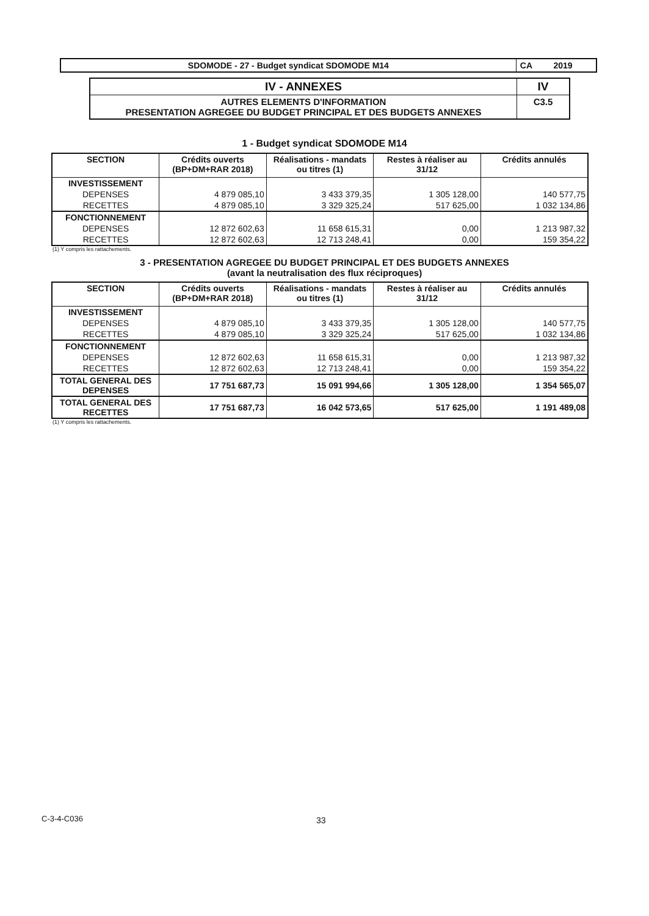| SDOMODE - 27 - Budget syndicat SDOMODE M14 | CA 2019 |
| IV - ANNEXES | IV |
| AUTRES ELEMENTS D'INFORMATION PRESENTATION AGREGEE DU BUDGET PRINCIPAL ET DES BUDGETS ANNEXES | C3.5 |
1 - Budget syndicat SDOMODE M14
| SECTION | Crédits ouverts (BP+DM+RAR 2018) | Réalisations - mandats ou titres (1) | Restes à réaliser au 31/12 | Crédits annulés |
| --- | --- | --- | --- | --- |
| INVESTISSEMENT | | | | |
| DEPENSES | 4 879 085,10 | 3 433 379,35 | 1 305 128,00 | 140 577,75 |
| RECETTES | 4 879 085,10 | 3 329 325,24 | 517 625,00 | 1 032 134,86 |
| FONCTIONNEMENT | | | | |
| DEPENSES | 12 872 602,63 | 11 658 615,31 | 0,00 | 1 213 987,32 |
| RECETTES | 12 872 602,63 | 12 713 248,41 | 0,00 | 159 354,22 |
(1) Y compris les rattachements.
3 - PRESENTATION AGREGEE DU BUDGET PRINCIPAL ET DES BUDGETS ANNEXES
(avant la neutralisation des flux réciproques)
| SECTION | Crédits ouverts (BP+DM+RAR 2018) | Réalisations - mandats ou titres (1) | Restes à réaliser au 31/12 | Crédits annulés |
| --- | --- | --- | --- | --- |
| INVESTISSEMENT | | | | |
| DEPENSES | 4 879 085,10 | 3 433 379,35 | 1 305 128,00 | 140 577,75 |
| RECETTES | 4 879 085,10 | 3 329 325,24 | 517 625,00 | 1 032 134,86 |
| FONCTIONNEMENT | | | | |
| DEPENSES | 12 872 602,63 | 11 658 615,31 | 0,00 | 1 213 987,32 |
| RECETTES | 12 872 602,63 | 12 713 248,41 | 0,00 | 159 354,22 |
| TOTAL GENERAL DES DEPENSES | 17 751 687,73 | 15 091 994,66 | 1 305 128,00 | 1 354 565,07 |
| TOTAL GENERAL DES RECETTES | 17 751 687,73 | 16 042 573,65 | 517 625,00 | 1 191 489,08 |
(1) Y compris les rattachements.
C-3-4-C036 33